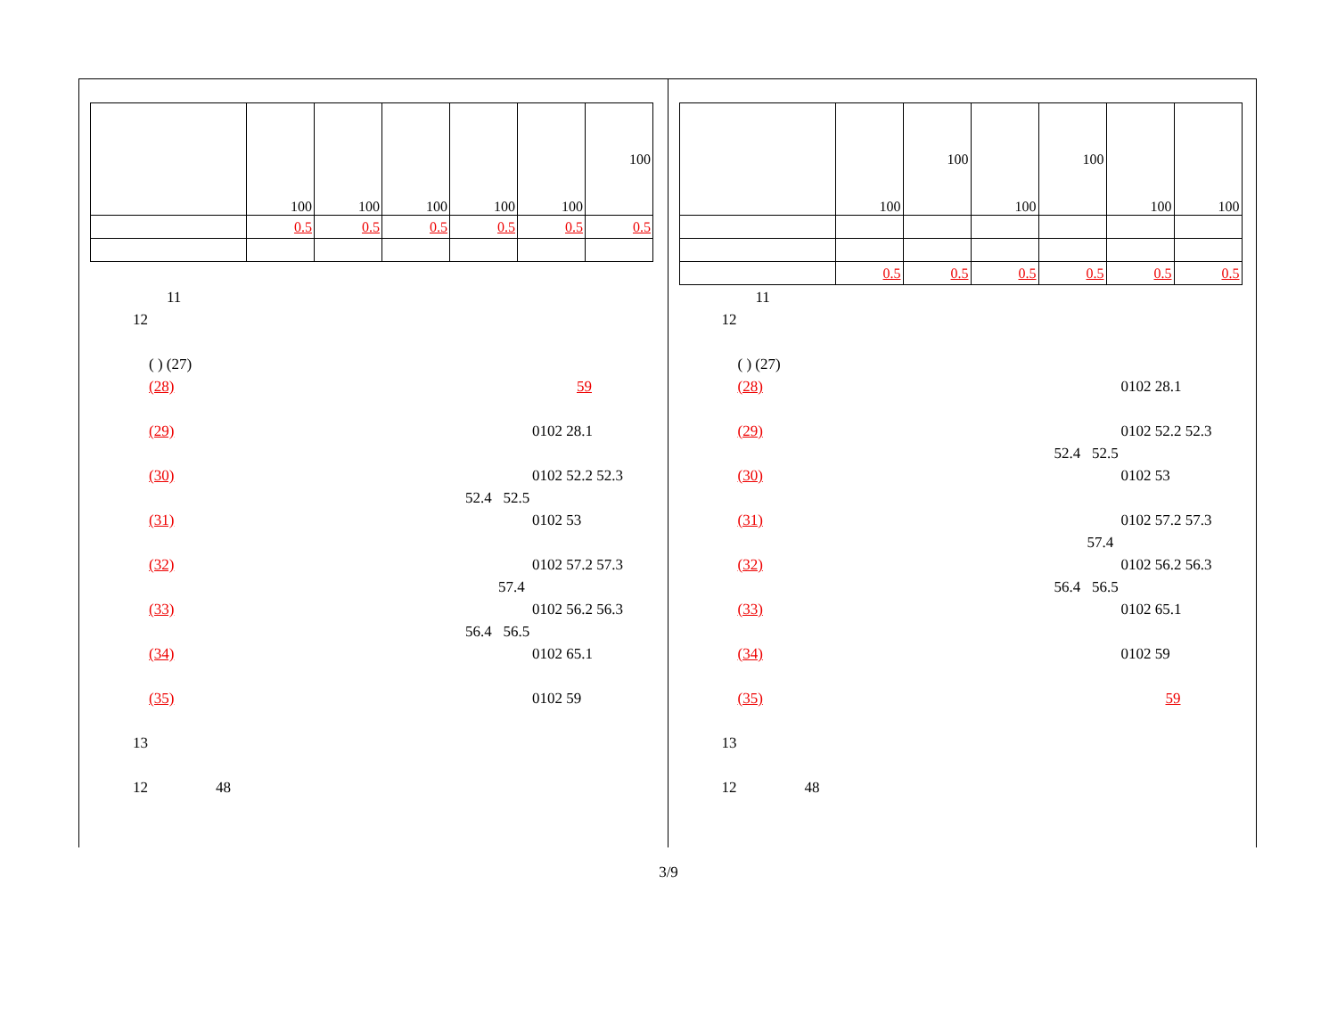| | 100 | 100 | 100 | 100 | 100 | 100 |
| | 0.5 | 0.5 | 0.5 | 0.5 | 0.5 | 0.5 |
11
12
( ) (27)
(28) 59
(29) 0102 28.1
(30) 0102 52.2 52.3
52.4 52.5
(31) 0102 53
(32) 0102 57.2 57.3
57.4
(33) 0102 56.2 56.3
56.4 56.5
(34) 0102 65.1
(35) 0102 59
13
12 48
| | 100 | 100 | 100 | 100 | 100 | 100 |
| | 0.5 | 0.5 | 0.5 | 0.5 | 0.5 | 0.5 |
11
12
( ) (27)
(28) 0102 28.1
(29) 0102 52.2 52.3
52.4 52.5
(30) 0102 53
(31) 0102 57.2 57.3
57.4
(32) 0102 56.2 56.3
56.4 56.5
(33) 0102 65.1
(34) 0102 59
(35) 59
13
12 48
3/9